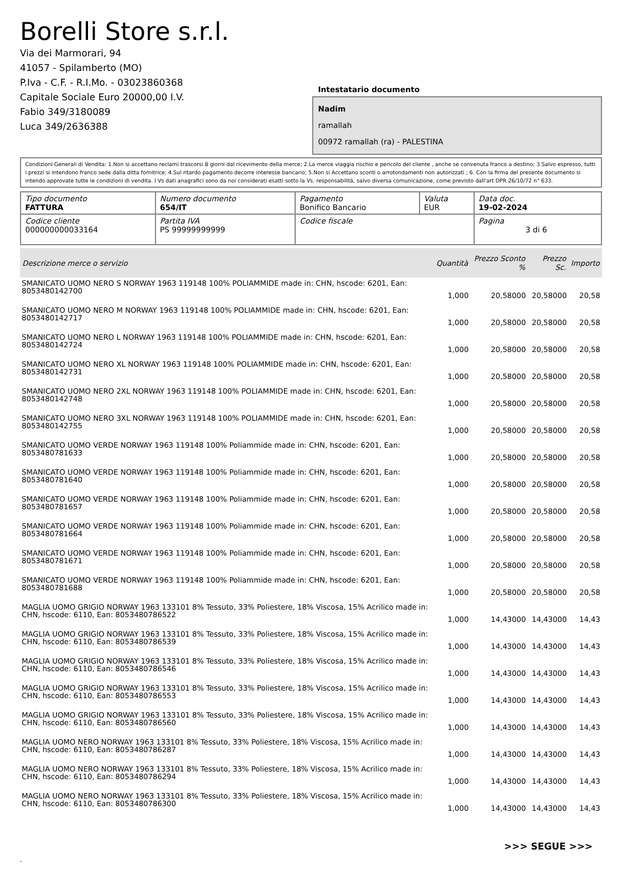Borelli Store s.r.l.
Via dei Marmorari, 94
41057 - Spilamberto (MO)
P.Iva - C.F. - R.I.Mo. - 03023860368
Capitale Sociale Euro 20000,00 I.V.
Fabio 349/3180089
Luca 349/2636388
Intestatario documento
Nadim
ramallah
00972 ramallah (ra) - PALESTINA
Condizioni Generali di Vendita: 1.Non si accettano reclami trascorsi 8 giorni dal ricevimento della merce; 2.La merce viaggia rischio e pericolo del cliente , anche se convenuta franco a destino; 3.Salvo espresso, tutti i prezzi si intendono franco sede dalla ditta fornitrice; 4.Sul ritardo pagamento decorre interesse bancario; 5.Non si Accettano sconti o arrotondamenti non autorizzati ; 6. Con la firma del presente documento si intendo approvate tutte le condizioni di vendita. I Vs dati anagrafici sono da noi considerati esatti sotto la Vs. responsabilità, salvo diversa comunicazione, come previsto dall'art DPR 26/10/72 n° 633.
| Tipo documento FATTURA | Numero documento 654/IT | Pagamento Bonifico Bancario | Valuta EUR | Data doc. 19-02-2024 |
| Codice cliente 000000000033164 | Partita IVA PS 99999999999 | Codice fiscale | | Pagina 3 di 6 |
| Descrizione merce o servizio | Quantità | Prezzo Sconto % | Prezzo Sc. | Importo |
| --- | --- | --- | --- | --- |
| SMANICATO UOMO NERO S NORWAY 1963 119148 100% POLIAMMIDE made in: CHN, hscode: 6201, Ean: 8053480142700 | 1,000 | 20,58000 | 20,58000 | 20,58 |
| SMANICATO UOMO NERO M NORWAY 1963 119148 100% POLIAMMIDE made in: CHN, hscode: 6201, Ean: 8053480142717 | 1,000 | 20,58000 | 20,58000 | 20,58 |
| SMANICATO UOMO NERO L NORWAY 1963 119148 100% POLIAMMIDE made in: CHN, hscode: 6201, Ean: 8053480142724 | 1,000 | 20,58000 | 20,58000 | 20,58 |
| SMANICATO UOMO NERO XL NORWAY 1963 119148 100% POLIAMMIDE made in: CHN, hscode: 6201, Ean: 8053480142731 | 1,000 | 20,58000 | 20,58000 | 20,58 |
| SMANICATO UOMO NERO 2XL NORWAY 1963 119148 100% POLIAMMIDE made in: CHN, hscode: 6201, Ean: 8053480142748 | 1,000 | 20,58000 | 20,58000 | 20,58 |
| SMANICATO UOMO NERO 3XL NORWAY 1963 119148 100% POLIAMMIDE made in: CHN, hscode: 6201, Ean: 8053480142755 | 1,000 | 20,58000 | 20,58000 | 20,58 |
| SMANICATO UOMO VERDE NORWAY 1963 119148 100% Poliammide made in: CHN, hscode: 6201, Ean: 8053480781633 | 1,000 | 20,58000 | 20,58000 | 20,58 |
| SMANICATO UOMO VERDE NORWAY 1963 119148 100% Poliammide made in: CHN, hscode: 6201, Ean: 8053480781640 | 1,000 | 20,58000 | 20,58000 | 20,58 |
| SMANICATO UOMO VERDE NORWAY 1963 119148 100% Poliammide made in: CHN, hscode: 6201, Ean: 8053480781657 | 1,000 | 20,58000 | 20,58000 | 20,58 |
| SMANICATO UOMO VERDE NORWAY 1963 119148 100% Poliammide made in: CHN, hscode: 6201, Ean: 8053480781664 | 1,000 | 20,58000 | 20,58000 | 20,58 |
| SMANICATO UOMO VERDE NORWAY 1963 119148 100% Poliammide made in: CHN, hscode: 6201, Ean: 8053480781671 | 1,000 | 20,58000 | 20,58000 | 20,58 |
| SMANICATO UOMO VERDE NORWAY 1963 119148 100% Poliammide made in: CHN, hscode: 6201, Ean: 8053480781688 | 1,000 | 20,58000 | 20,58000 | 20,58 |
| MAGLIA UOMO GRIGIO NORWAY 1963 133101 8% Tessuto, 33% Poliestere, 18% Viscosa, 15% Acrilico made in: CHN, hscode: 6110, Ean: 8053480786522 | 1,000 | 14,43000 | 14,43000 | 14,43 |
| MAGLIA UOMO GRIGIO NORWAY 1963 133101 8% Tessuto, 33% Poliestere, 18% Viscosa, 15% Acrilico made in: CHN, hscode: 6110, Ean: 8053480786539 | 1,000 | 14,43000 | 14,43000 | 14,43 |
| MAGLIA UOMO GRIGIO NORWAY 1963 133101 8% Tessuto, 33% Poliestere, 18% Viscosa, 15% Acrilico made in: CHN, hscode: 6110, Ean: 8053480786546 | 1,000 | 14,43000 | 14,43000 | 14,43 |
| MAGLIA UOMO GRIGIO NORWAY 1963 133101 8% Tessuto, 33% Poliestere, 18% Viscosa, 15% Acrilico made in: CHN, hscode: 6110, Ean: 8053480786553 | 1,000 | 14,43000 | 14,43000 | 14,43 |
| MAGLIA UOMO GRIGIO NORWAY 1963 133101 8% Tessuto, 33% Poliestere, 18% Viscosa, 15% Acrilico made in: CHN, hscode: 6110, Ean: 8053480786560 | 1,000 | 14,43000 | 14,43000 | 14,43 |
| MAGLIA UOMO NERO NORWAY 1963 133101 8% Tessuto, 33% Poliestere, 18% Viscosa, 15% Acrilico made in: CHN, hscode: 6110, Ean: 8053480786287 | 1,000 | 14,43000 | 14,43000 | 14,43 |
| MAGLIA UOMO NERO NORWAY 1963 133101 8% Tessuto, 33% Poliestere, 18% Viscosa, 15% Acrilico made in: CHN, hscode: 6110, Ean: 8053480786294 | 1,000 | 14,43000 | 14,43000 | 14,43 |
| MAGLIA UOMO NERO NORWAY 1963 133101 8% Tessuto, 33% Poliestere, 18% Viscosa, 15% Acrilico made in: CHN, hscode: 6110, Ean: 8053480786300 | 1,000 | 14,43000 | 14,43000 | 14,43 |
>>> SEGUE >>>
-